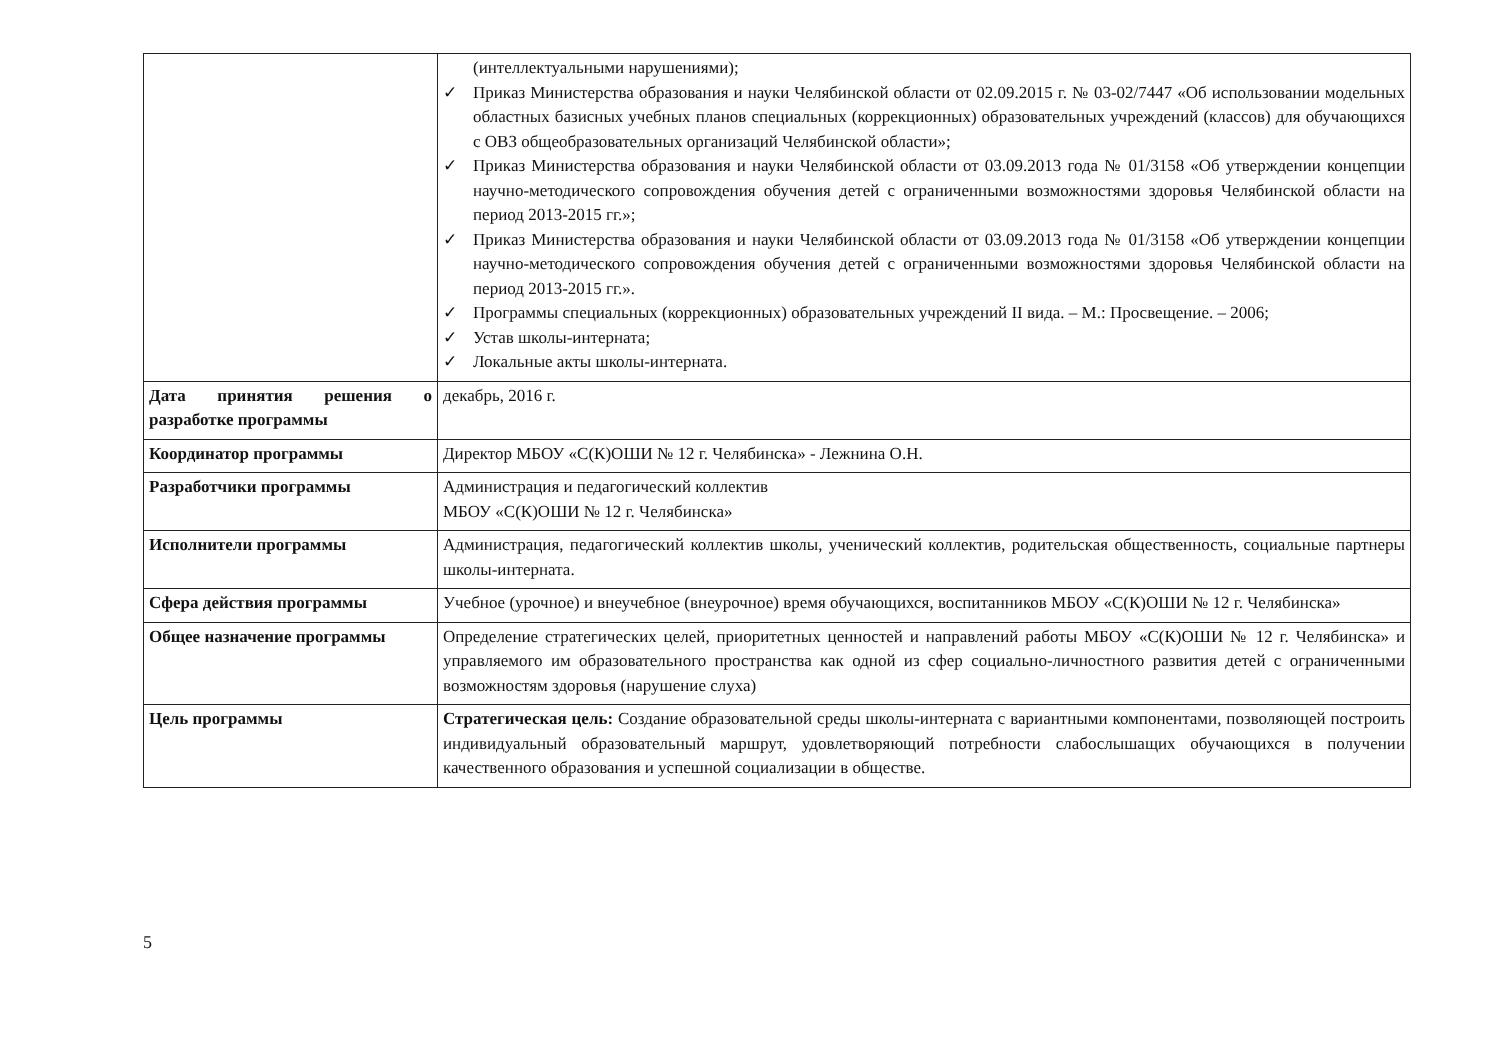| | (интеллектуальными нарушениями); ✓ Приказ Министерства образования и науки Челябинской области от 02.09.2015 г. № 03-02/7447 «Об использовании модельных областных базисных учебных планов специальных (коррекционных) образовательных учреждений (классов) для обучающихся с ОВЗ общеобразовательных организаций Челябинской области»; ✓ Приказ Министерства образования и науки Челябинской области от 03.09.2013 года № 01/3158 «Об утверждении концепции научно-методического сопровождения обучения детей с ограниченными возможностями здоровья Челябинской области на период 2013-2015 гг.»; ✓ Приказ Министерства образования и науки Челябинской области от 03.09.2013 года № 01/3158 «Об утверждении концепции научно-методического сопровождения обучения детей с ограниченными возможностями здоровья Челябинской области на период 2013-2015 гг.». ✓ Программы специальных (коррекционных) образовательных учреждений II вида. – М.: Просвещение. – 2006; ✓ Устав школы-интерната; ✓ Локальные акты школы-интерната. |
| Дата принятия решения о разработке программы | декабрь, 2016 г. |
| Координатор программы | Директор МБОУ «С(К)ОШИ № 12 г. Челябинска» - Лежнина О.Н. |
| Разработчики программы | Администрация и педагогический коллектив МБОУ «С(К)ОШИ № 12 г. Челябинска» |
| Исполнители программы | Администрация, педагогический коллектив школы, ученический коллектив, родительская общественность, социальные партнеры школы-интерната. |
| Сфера действия программы | Учебное (урочное) и внеучебное (внеурочное) время обучающихся, воспитанников МБОУ «С(К)ОШИ № 12 г. Челябинска» |
| Общее назначение программы | Определение стратегических целей, приоритетных ценностей и направлений работы МБОУ «С(К)ОШИ № 12 г. Челябинска» и управляемого им образовательного пространства как одной из сфер социально-личностного развития детей с ограниченными возможностям здоровья (нарушение слуха) |
| Цель программы | Стратегическая цель: Создание образовательной среды школы-интерната с вариантными компонентами, позволяющей построить индивидуальный образовательный маршрут, удовлетворяющий потребности слабослышащих обучающихся в получении качественного образования и успешной социализации в обществе. |
5